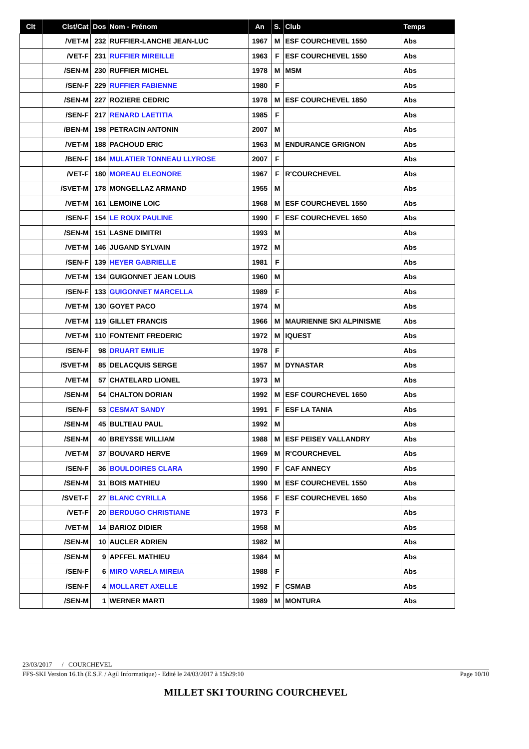| Clt | Clst/Cat | Dos | Nom - Prénom | An | S. | Club | Temps |
| --- | --- | --- | --- | --- | --- | --- | --- |
| | /VET-M | 232 | RUFFIER-LANCHE JEAN-LUC | 1967 | M | ESF COURCHEVEL 1550 | Abs |
| | /VET-F | 231 | RUFFIER MIREILLE | 1963 | F | ESF COURCHEVEL 1550 | Abs |
| | /SEN-M | 230 | RUFFIER MICHEL | 1978 | M | MSM | Abs |
| | /SEN-F | 229 | RUFFIER FABIENNE | 1980 | F | | Abs |
| | /SEN-M | 227 | ROZIERE CEDRIC | 1978 | M | ESF COURCHEVEL 1850 | Abs |
| | /SEN-F | 217 | RENARD LAETITIA | 1985 | F | | Abs |
| | /BEN-M | 198 | PETRACIN ANTONIN | 2007 | M | | Abs |
| | /VET-M | 188 | PACHOUD ERIC | 1963 | M | ENDURANCE GRIGNON | Abs |
| | /BEN-F | 184 | MULATIER TONNEAU LLYROSE | 2007 | F | | Abs |
| | /VET-F | 180 | MOREAU ELEONORE | 1967 | F | R'COURCHEVEL | Abs |
| | /SVET-M | 178 | MONGELLAZ ARMAND | 1955 | M | | Abs |
| | /VET-M | 161 | LEMOINE LOIC | 1968 | M | ESF COURCHEVEL 1550 | Abs |
| | /SEN-F | 154 | LE ROUX PAULINE | 1990 | F | ESF COURCHEVEL 1650 | Abs |
| | /SEN-M | 151 | LASNE DIMITRI | 1993 | M | | Abs |
| | /VET-M | 146 | JUGAND SYLVAIN | 1972 | M | | Abs |
| | /SEN-F | 139 | HEYER GABRIELLE | 1981 | F | | Abs |
| | /VET-M | 134 | GUIGONNET JEAN LOUIS | 1960 | M | | Abs |
| | /SEN-F | 133 | GUIGONNET MARCELLA | 1989 | F | | Abs |
| | /VET-M | 130 | GOYET PACO | 1974 | M | | Abs |
| | /VET-M | 119 | GILLET FRANCIS | 1966 | M | MAURIENNE SKI ALPINISME | Abs |
| | /VET-M | 110 | FONTENIT FREDERIC | 1972 | M | IQUEST | Abs |
| | /SEN-F | 98 | DRUART EMILIE | 1978 | F | | Abs |
| | /SVET-M | 85 | DELACQUIS SERGE | 1957 | M | DYNASTAR | Abs |
| | /VET-M | 57 | CHATELARD LIONEL | 1973 | M | | Abs |
| | /SEN-M | 54 | CHALTON DORIAN | 1992 | M | ESF COURCHEVEL 1650 | Abs |
| | /SEN-F | 53 | CESMAT SANDY | 1991 | F | ESF LA TANIA | Abs |
| | /SEN-M | 45 | BULTEAU PAUL | 1992 | M | | Abs |
| | /SEN-M | 40 | BREYSSE WILLIAM | 1988 | M | ESF PEISEY VALLANDRY | Abs |
| | /VET-M | 37 | BOUVARD HERVE | 1969 | M | R'COURCHEVEL | Abs |
| | /SEN-F | 36 | BOULDOIRES CLARA | 1990 | F | CAF ANNECY | Abs |
| | /SEN-M | 31 | BOIS MATHIEU | 1990 | M | ESF COURCHEVEL 1550 | Abs |
| | /SVET-F | 27 | BLANC CYRILLA | 1956 | F | ESF COURCHEVEL 1650 | Abs |
| | /VET-F | 20 | BERDUGO CHRISTIANE | 1973 | F | | Abs |
| | /VET-M | 14 | BARIOZ DIDIER | 1958 | M | | Abs |
| | /SEN-M | 10 | AUCLER ADRIEN | 1982 | M | | Abs |
| | /SEN-M | 9 | APFFEL MATHIEU | 1984 | M | | Abs |
| | /SEN-F | 6 | MIRO VARELA MIREIA | 1988 | F | | Abs |
| | /SEN-F | 4 | MOLLARET AXELLE | 1992 | F | CSMAB | Abs |
| | /SEN-M | 1 | WERNER MARTI | 1989 | M | MONTURA | Abs |
23/03/2017 / COURCHEVEL
FFS-SKI Version 16.1h (E.S.F. / Agil Informatique) - Edité le 24/03/2017 à 15h29:10 Page 10/10
MILLET SKI TOURING COURCHEVEL